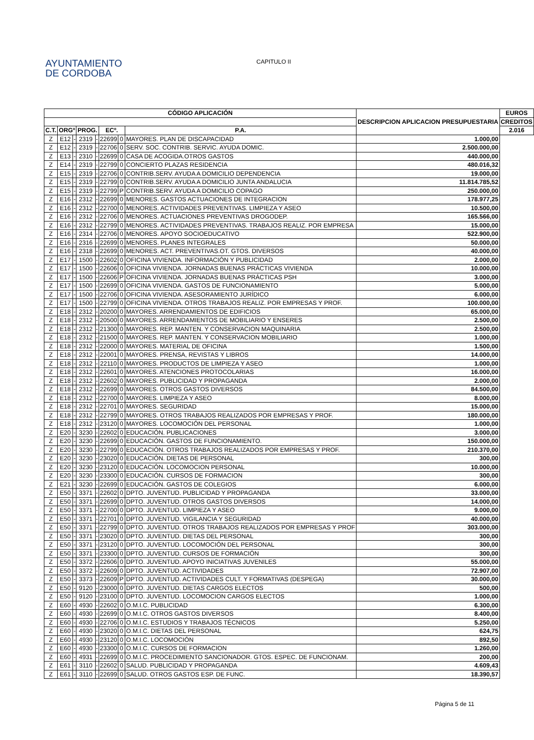AYUNTAMIENTO
DE CORDOBA
CAPITULO II
| CÓDIGO APLICACIÓN | | | | | | | | DESCRIPCION APLICACION PRESUPUESTARIA | EUROS |
| --- | --- | --- | --- | --- | --- | --- | --- | --- | --- |
| | | | | | | | | | CREDITOS |
| C.T. | ORGº | | PROG. | | ECº. | | P.A. | | 2.016 |
| Z | E12 | - | 2319 | - | 22699 | 0 | MAYORES. PLAN DE DISCAPACIDAD | 1.000,00 | |
| Z | E12 | - | 2319 | - | 22706 | 0 | SERV. SOC. CONTRIB. SERVIC. AYUDA DOMIC. | 2.500.000,00 | |
| Z | E13 | - | 2310 | - | 22699 | 0 | CASA DE ACOGIDA.OTROS GASTOS | 440.000,00 | |
| Z | E14 | - | 2319 | - | 22799 | 0 | CONCIERTO PLAZAS RESIDENCIA | 480.016,32 | |
| Z | E15 | - | 2319 | - | 22706 | 0 | CONTRIB.SERV. AYUDA A DOMICILIO DEPENDENCIA | 19.000,00 | |
| Z | E15 | - | 2319 | - | 22799 | 0 | CONTRIB.SERV. AYUDA A DOMICILIO JUNTA ANDALUCIA | 11.814.785,52 | |
| Z | E15 | - | 2319 | - | 22799 | P | CONTRIB.SERV. AYUDA A DOMICILIO COPAGO | 250.000,00 | |
| Z | E16 | - | 2312 | - | 22699 | 0 | MENORES. GASTOS ACTUACIONES DE INTEGRACION | 178.977,25 | |
| Z | E16 | - | 2312 | - | 22700 | 0 | MENORES. ACTIVIDADES PREVENTIVAS. LIMPIEZA Y ASEO | 10.500,00 | |
| Z | E16 | - | 2312 | - | 22706 | 0 | MENORES. ACTUACIONES PREVENTIVAS DROGODEP. | 165.566,00 | |
| Z | E16 | - | 2312 | - | 22799 | 0 | MENORES. ACTIVIDADES PREVENTIVAS. TRABAJOS REALIZ. POR EMPRESA | 15.000,00 | |
| Z | E16 | - | 2314 | - | 22706 | 0 | MENORES. APOYO SOCIOEDUCATIVO | 522.900,00 | |
| Z | E16 | - | 2316 | - | 22699 | 0 | MENORES. PLANES INTEGRALES | 50.000,00 | |
| Z | E16 | - | 2318 | - | 22699 | 0 | MENORES. ACT. PREVENTIVAS.OT. GTOS. DIVERSOS | 40.000,00 | |
| Z | E17 | - | 1500 | - | 22602 | 0 | OFICINA VIVIENDA. INFORMACIÓN Y PUBLICIDAD | 2.000,00 | |
| Z | E17 | - | 1500 | - | 22606 | 0 | OFICINA VIVIENDA. JORNADAS BUENAS PRÁCTICAS VIVIENDA | 10.000,00 | |
| Z | E17 | - | 1500 | - | 22606 | P | OFICINA VIVIENDA. JORNADAS BUENAS PRÁCTICAS PSH | 3.000,00 | |
| Z | E17 | - | 1500 | - | 22699 | 0 | OFICINA VIVIENDA. GASTOS DE FUNCIONAMIENTO | 5.000,00 | |
| Z | E17 | - | 1500 | - | 22706 | 0 | OFICINA VIVIENDA. ASESORAMIENTO JURÍDICO | 6.000,00 | |
| Z | E17 | - | 1500 | - | 22799 | 0 | OFICINA VIVIENDA. OTROS TRABAJOS REALIZ. POR EMPRESAS Y PROF. | 100.000,00 | |
| Z | E18 | - | 2312 | - | 20200 | 0 | MAYORES. ARRENDAMIENTOS DE EDIFICIOS | 65.000,00 | |
| Z | E18 | - | 2312 | - | 20500 | 0 | MAYORES. ARRENDAMIENTOS DE MOBILIARIO Y ENSERES | 2.500,00 | |
| Z | E18 | - | 2312 | - | 21300 | 0 | MAYORES. REP. MANTEN. Y CONSERVACION MAQUINARIA | 2.500,00 | |
| Z | E18 | - | 2312 | - | 21500 | 0 | MAYORES. REP. MANTEN. Y CONSERVACION MOBILIARIO | 1.000,00 | |
| Z | E18 | - | 2312 | - | 22000 | 0 | MAYORES. MATERIAL DE OFICINA | 1.500,00 | |
| Z | E18 | - | 2312 | - | 22001 | 0 | MAYORES. PRENSA, REVISTAS Y LIBROS | 14.000,00 | |
| Z | E18 | - | 2312 | - | 22110 | 0 | MAYORES. PRODUCTOS DE LIMPIEZA Y ASEO | 1.000,00 | |
| Z | E18 | - | 2312 | - | 22601 | 0 | MAYORES. ATENCIONES PROTOCOLARIAS | 16.000,00 | |
| Z | E18 | - | 2312 | - | 22602 | 0 | MAYORES. PUBLICIDAD Y PROPAGANDA | 2.000,00 | |
| Z | E18 | - | 2312 | - | 22699 | 0 | MAYORES. OTROS GASTOS DIVERSOS | 84.500,00 | |
| Z | E18 | - | 2312 | - | 22700 | 0 | MAYORES. LIMPIEZA Y ASEO | 8.000,00 | |
| Z | E18 | - | 2312 | - | 22701 | 0 | MAYORES. SEGURIDAD | 15.000,00 | |
| Z | E18 | - | 2312 | - | 22799 | 0 | MAYORES. OTROS TRABAJOS REALIZADOS POR EMPRESAS Y PROF. | 180.000,00 | |
| Z | E18 | - | 2312 | - | 23120 | 0 | MAYORES. LOCOMOCIÓN DEL PERSONAL | 1.000,00 | |
| Z | E20 | - | 3230 | - | 22602 | 0 | EDUCACIÓN. PUBLICACIONES | 3.000,00 | |
| Z | E20 | - | 3230 | - | 22699 | 0 | EDUCACIÓN. GASTOS DE FUNCIONAMIENTO. | 150.000,00 | |
| Z | E20 | - | 3230 | - | 22799 | 0 | EDUCACIÓN. OTROS TRABAJOS REALIZADOS POR EMPRESAS Y PROF. | 210.370,00 | |
| Z | E20 | - | 3230 | - | 23020 | 0 | EDUCACIÓN. DIETAS DE PERSONAL | 300,00 | |
| Z | E20 | - | 3230 | - | 23120 | 0 | EDUCACIÓN. LOCOMOCION PERSONAL | 10.000,00 | |
| Z | E20 | - | 3230 | - | 23300 | 0 | EDUCACIÓN. CURSOS DE FORMACION | 300,00 | |
| Z | E21 | - | 3230 | - | 22699 | 0 | EDUCACIÓN. GASTOS DE COLEGIOS | 6.000,00 | |
| Z | E50 | - | 3371 | - | 22602 | 0 | DPTO. JUVENTUD. PUBLICIDAD Y PROPAGANDA | 33.000,00 | |
| Z | E50 | - | 3371 | - | 22699 | 0 | DPTO. JUVENTUD. OTROS GASTOS DIVERSOS | 14.000,00 | |
| Z | E50 | - | 3371 | - | 22700 | 0 | DPTO. JUVENTUD. LIMPIEZA Y ASEO | 9.000,00 | |
| Z | E50 | - | 3371 | - | 22701 | 0 | DPTO. JUVENTUD. VIGILANCIA Y SEGURIDAD | 40.000,00 | |
| Z | E50 | - | 3371 | - | 22799 | 0 | DPTO. JUVENTUD. OTROS TRABAJOS REALIZADOS POR EMPRESAS Y PROF | 303.000,00 | |
| Z | E50 | - | 3371 | - | 23020 | 0 | DPTO. JUVENTUD. DIETAS DEL PERSONAL | 300,00 | |
| Z | E50 | - | 3371 | - | 23120 | 0 | DPTO. JUVENTUD. LOCOMOCIÓN DEL PERSONAL | 300,00 | |
| Z | E50 | - | 3371 | - | 23300 | 0 | DPTO. JUVENTUD. CURSOS DE FORMACIÓN | 300,00 | |
| Z | E50 | - | 3372 | - | 22606 | 0 | DPTO. JUVENTUD. APOYO INICIATIVAS JUVENILES | 55.000,00 | |
| Z | E50 | - | 3372 | - | 22609 | 0 | DPTO. JUVENTUD. ACTIVIDADES | 72.907,00 | |
| Z | E50 | - | 3373 | - | 22609 | P | DPTO. JUVENTUD. ACTIVIDADES CULT. Y FORMATIVAS (DESPEGA) | 30.000,00 | |
| Z | E50 | - | 9120 | - | 23000 | 0 | DPTO. JUVENTUD. DIETAS CARGOS ELECTOS | 500,00 | |
| Z | E50 | - | 9120 | - | 23100 | 0 | DPTO. JUVENTUD. LOCOMOCION CARGOS ELECTOS | 1.000,00 | |
| Z | E60 | - | 4930 | - | 22602 | 0 | O.M.I.C. PUBLICIDAD | 6.300,00 | |
| Z | E60 | - | 4930 | - | 22699 | 0 | O.M.I.C. OTROS GASTOS DIVERSOS | 8.400,00 | |
| Z | E60 | - | 4930 | - | 22706 | 0 | O.M.I.C. ESTUDIOS Y TRABAJOS TÉCNICOS | 5.250,00 | |
| Z | E60 | - | 4930 | - | 23020 | 0 | O.M.I.C. DIETAS DEL PERSONAL | 624,75 | |
| Z | E60 | - | 4930 | - | 23120 | 0 | O.M.I.C. LOCOMOCIÓN | 892,50 | |
| Z | E60 | - | 4930 | - | 23300 | 0 | O.M.I.C. CURSOS DE FORMACION | 1.260,00 | |
| Z | E60 | - | 4931 | - | 22699 | 0 | O.M.I.C. PROCEDIMIENTO SANCIONADOR. GTOS. ESPEC. DE FUNCIONAM. | 200,00 | |
| Z | E61 | - | 3110 | - | 22602 | 0 | SALUD. PUBLICIDAD Y PROPAGANDA | 4.609,43 | |
| Z | E61 | - | 3110 | - | 22699 | 0 | SALUD. OTROS GASTOS ESP. DE FUNC. | 18.390,57 | |
Página 5 de 11